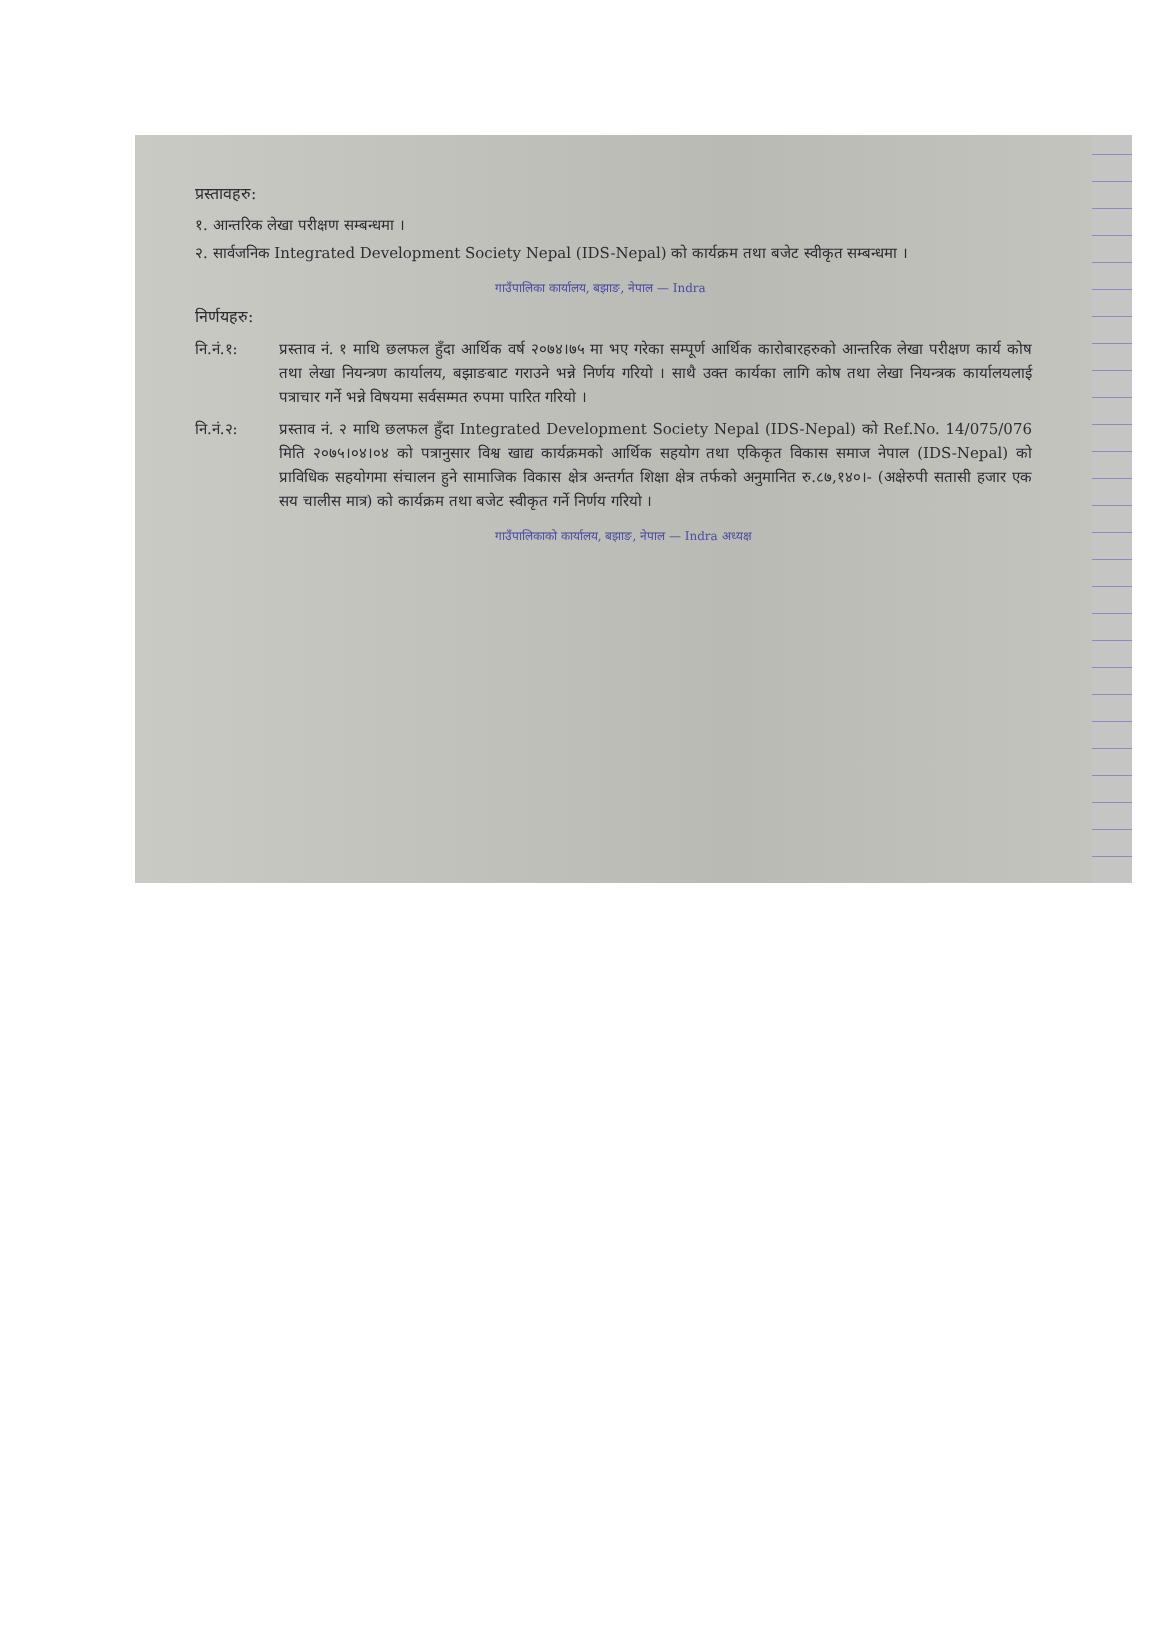प्रस्तावहरु:
१. आन्तरिक लेखा परीक्षण सम्बन्धमा ।
२. सार्वजनिक Integrated Development Society Nepal (IDS-Nepal) को कार्यक्रम तथा बजेट स्वीकृत सम्बन्धमा ।
गाउँपालिका कार्यालय, बझाङ, नेपाल — Indra
निर्णयहरु:
नि.नं.१: प्रस्ताव नं. १ माथि छलफल हुँदा आर्थिक वर्ष २०७४।७५ मा भए गरेका सम्पूर्ण आर्थिक कारोबारहरुको आन्तरिक लेखा परीक्षण कार्य कोष तथा लेखा नियन्त्रण कार्यालय, बझाङबाट गराउने भन्ने निर्णय गरियो । साथै उक्त कार्यका लागि कोष तथा लेखा नियन्त्रक कार्यालयलाई पत्राचार गर्ने भन्ने विषयमा सर्वसम्मत रुपमा पारित गरियो ।
नि.नं.२: प्रस्ताव नं. २ माथि छलफल हुँदा Integrated Development Society Nepal (IDS-Nepal) को Ref.No. 14/075/076 मिति २०७५।०४।०४ को पत्रानुसार विश्व खाद्य कार्यक्रमको आर्थिक सहयोग तथा एकिकृत विकास समाज नेपाल (IDS-Nepal) को प्राविधिक सहयोगमा संचालन हुने सामाजिक विकास क्षेत्र अन्तर्गत शिक्षा क्षेत्र तर्फको अनुमानित रु.८७,१४०।- (अक्षेरुपी सतासी हजार एक सय चालीस मात्र) को कार्यक्रम तथा बजेट स्वीकृत गर्ने निर्णय गरियो ।
गाउँपालिकाको कार्यालय, बझाङ, नेपाल — Indra अध्यक्ष